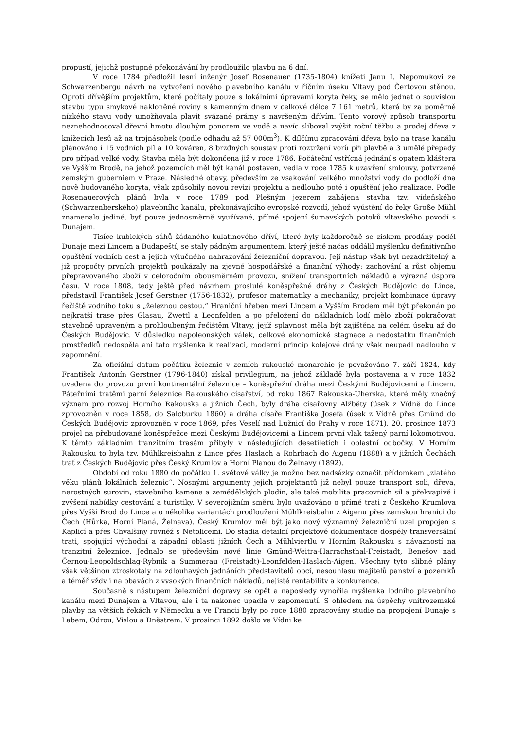propustí, jejichž postupné překonávání by prodloužilo plavbu na 6 dní.
V roce 1784 předložil lesní inženýr Josef Rosenauer (1735-1804) knížeti Janu I. Nepomukovi ze Schwarzenbergu návrh na vytvoření nového plavebního kanálu v říčním úseku Vltavy pod Čertovou stěnou. Oproti dřívějším projektům, které počítaly pouze s lokálními úpravami koryta řeky, se mělo jednat o souvislou stavbu typu smykové nakloněné roviny s kamenným dnem v celkové délce 7 161 metrů, která by za poměrně nízkého stavu vody umožňovala plavit svázané prámy s navršeným dřívím. Tento vorový způsob transportu neznehodnocoval dřevní hmotu dlouhým ponorem ve vodě a navíc sliboval zvýšit roční těžbu a prodej dřeva z knížecích lesů až na trojnásobek (podle odhadu až 57 000m<sup>3</sup>). K dílčímu zpracování dřeva bylo na trase kanálu plánováno i 15 vodních pil a 10 kováren, 8 brzdných soustav proti roztržení vorů při plavbě a 3 umělé přepady pro případ velké vody. Stavba měla být dokončena již v roce 1786. Počáteční vstřícná jednání s opatem kláštera ve Vyšším Brodě, na jehož pozemcích měl být kanál postaven, vedla v roce 1785 k uzavření smlouvy, potvrzené zemským guberniem v Praze. Následné obavy, především ze vsakování velkého množství vody do podloží dna nově budovaného koryta, však způsobily novou revizi projektu a nedlouho poté i opuštění jeho realizace. Podle Rosenauerových plánů byla v roce 1789 pod Plešným jezerem zahájena stavba tzv. vídeňského (Schwarzenberského) plavebního kanálu, překonávajícího evropské rozvodí, jehož vyústění do řeky Große Mühl znamenalo jediné, byť pouze jednosměrně využívané, přímé spojení šumavských potoků vltavského povodí s Dunajem.
Tisíce kubických sáhů žádaného kulatinového dříví, které byly každoročně se ziskem prodány podél Dunaje mezi Lincem a Budapeští, se staly pádným argumentem, který ještě načas oddálil myšlenku definitivního opuštění vodních cest a jejich výlučného nahrazování železniční dopravou. Její nástup však byl nezadržitelný a již propočty prvních projektů poukázaly na zjevné hospodářské a finanční výhody: zachování a růst objemu přepravovaného zboží v celoročním obousměrném provozu, snížení transportních nákladů a výrazná úspora času. V roce 1808, tedy ještě před návrhem proslulé koněspřežné dráhy z Českých Budějovic do Lince, představil František Josef Gerstner (1756-1832), profesor matematiky a mechaniky, projekt kombinace úpravy řečiště vodního toku s „železnou cestou.“ Hraniční hřeben mezi Lincem a Vyšším Brodem měl být překonán po nejkratší trase přes Glasau, Zwettl a Leonfelden a po přeložení do nákladních lodí mělo zboží pokračovat stavebně upraveným a prohloubeným řečištěm Vltavy, jejíž splavnost měla být zajištěna na celém úseku až do Českých Budějovic. V důsledku napoleonských válek, celkové ekonomické stagnace a nedostatku finančních prostředků nedospěla ani tato myšlenka k realizaci, moderní princip kolejové dráhy však neupadl nadlouho v zapomnění.
Za oficiální datum počátku železnic v zemích rakouské monarchie je považováno 7. září 1824, kdy František Antonín Gerstner (1796-1840) získal privilegium, na jehož základě byla postavena a v roce 1832 uvedena do provozu první kontinentální železnice – koněspřežní dráha mezi Českými Budějovicemi a Lincem. Páteřními tratěmi parní železnice Rakouského císařství, od roku 1867 Rakouska-Uherska, které měly značný význam pro rozvoj Horního Rakouska a jižních Čech, byly dráha císařovny Alžběty (úsek z Vídně do Lince zprovozněn v roce 1858, do Salcburku 1860) a dráha císaře Františka Josefa (úsek z Vídně přes Gmünd do Českých Budějovic zprovozněn v roce 1869, přes Veselí nad Lužnicí do Prahy v roce 1871). 20. prosince 1873 projel na přebudované koněspřežce mezi Českými Budějovicemi a Lincem první vlak tažený parní lokomotivou. K těmto základním tranzitním trasám přibyly v následujících desetiletích i oblastní odbočky. V Horním Rakousku to byla tzv. Mühlkreisbahn z Lince přes Haslach a Rohrbach do Aigenu (1888) a v jižních Čechách trať z Českých Budějovic přes Český Krumlov a Horní Planou do Želnavy (1892).
Období od roku 1880 do počátku 1. světové války je možno bez nadsázky označit přídomkem „zlatého věku plánů lokálních železnic“. Nosnými argumenty jejich projektantů již nebyl pouze transport soli, dřeva, nerostných surovin, stavebního kamene a zemědělských plodin, ale také mobilita pracovních sil a překvapivě i zvýšení nabídky cestování a turistiky. V severojižním směru bylo uvažováno o přímé trati z Českého Krumlova přes Vyšší Brod do Lince a o několika variantách prodloužení Mühlkreisbahn z Aigenu přes zemskou hranici do Čech (Hůrka, Horní Planá, Želnava). Český Krumlov měl být jako nový významný železniční uzel propojen s Kaplicí a přes Chvalšiny rovněž s Netolicemi. Do stadia detailní projektové dokumentace dospěly transversální trati, spojující východní a západní oblasti jižních Čech a Mühlviertlu v Horním Rakousku s návazností na tranzitní železnice. Jednalo se především nové linie Gmünd-Weitra-Harrachsthal-Freistadt, Benešov nad Černou-Leopoldschlag-Rybník a Summerau (Freistadt)-Leonfelden-Haslach-Aigen. Všechny tyto slibné plány však většinou ztroskotaly na zdlouhavých jednáních představitelů obcí, nesouhlasu majitelů panství a pozemků a téměř vždy i na obavách z vysokých finančních nákladů, nejisté rentability a konkurence.
Současně s nástupem železniční dopravy se opět a naposledy vynořila myšlenka lodního plavebního kanálu mezi Dunajem a Vltavou, ale i ta nakonec upadla v zapomenutí. S ohledem na úspěchy vnitrozemské plavby na větších řekách v Německu a ve Francii byly po roce 1880 zpracovány studie na propojení Dunaje s Labem, Odrou, Vislou a Dněstrem. V prosinci 1892 došlo ve Vídni ke